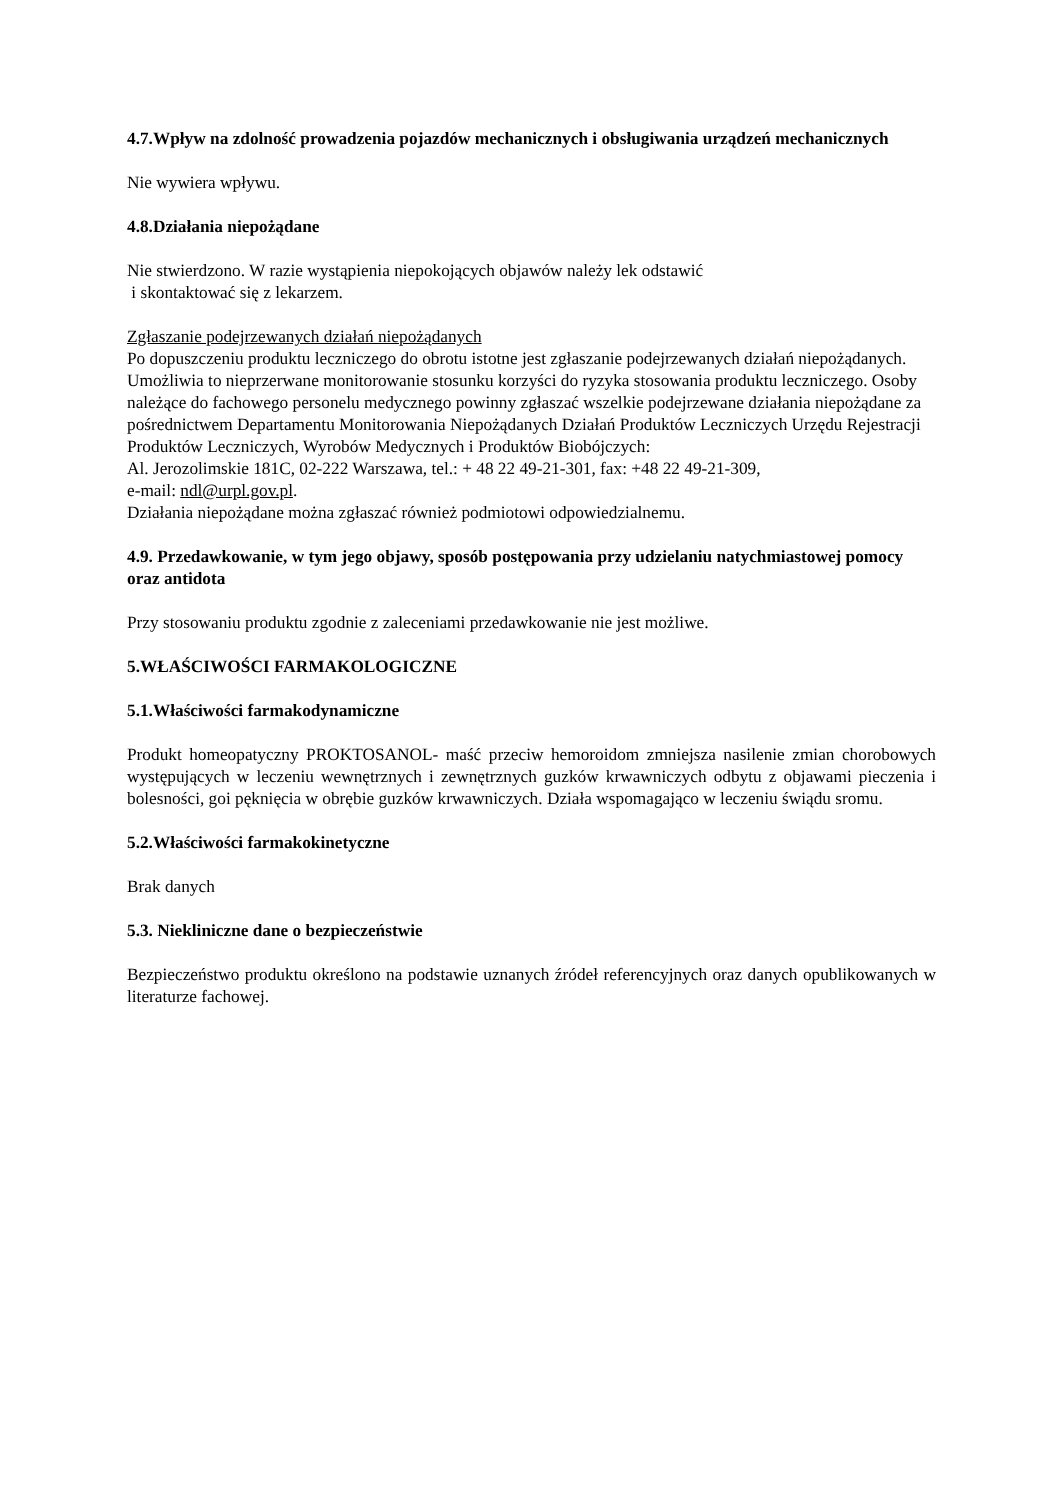4.7.Wpływ na zdolność prowadzenia pojazdów mechanicznych i obsługiwania urządzeń mechanicznych
Nie wywiera wpływu.
4.8.Działania niepożądane
Nie stwierdzono. W razie wystąpienia niepokojących objawów należy lek odstawić
i skontaktować się z lekarzem.
Zgłaszanie podejrzewanych działań niepożądanych
Po dopuszczeniu produktu leczniczego do obrotu istotne jest zgłaszanie podejrzewanych działań niepożądanych. Umożliwia to nieprzerwane monitorowanie stosunku korzyści do ryzyka stosowania produktu leczniczego. Osoby należące do fachowego personelu medycznego powinny zgłaszać wszelkie podejrzewane działania niepożądane za pośrednictwem Departamentu Monitorowania Niepożądanych Działań Produktów Leczniczych Urzędu Rejestracji Produktów Leczniczych, Wyrobów Medycznych i Produktów Biobójczych:
Al. Jerozolimskie 181C, 02-222 Warszawa, tel.: + 48 22 49-21-301, fax: +48 22 49-21-309,
e-mail: ndl@urpl.gov.pl.
Działania niepożądane można zgłaszać również podmiotowi odpowiedzialnemu.
4.9. Przedawkowanie, w tym jego objawy, sposób postępowania przy udzielaniu natychmiastowej pomocy oraz antidota
Przy stosowaniu produktu zgodnie z zaleceniami przedawkowanie nie jest możliwe.
5.WŁAŚCIWOŚCI FARMAKOLOGICZNE
5.1.Właściwości farmakodynamiczne
Produkt homeopatyczny PROKTOSANOL- maść przeciw hemoroidom zmniejsza nasilenie zmian chorobowych występujących w leczeniu wewnętrznych i zewnętrznych guzków krwawniczych odbytu z objawami pieczenia i bolesności, goi pęknięcia w obrębie guzków krwawniczych. Działa wspomagająco w leczeniu świądu sromu.
5.2.Właściwości farmakokinetyczne
Brak danych
5.3. Niekliniczne dane o bezpieczeństwie
Bezpieczeństwo produktu określono na podstawie uznanych źródeł referencyjnych oraz danych opublikowanych w literaturze fachowej.